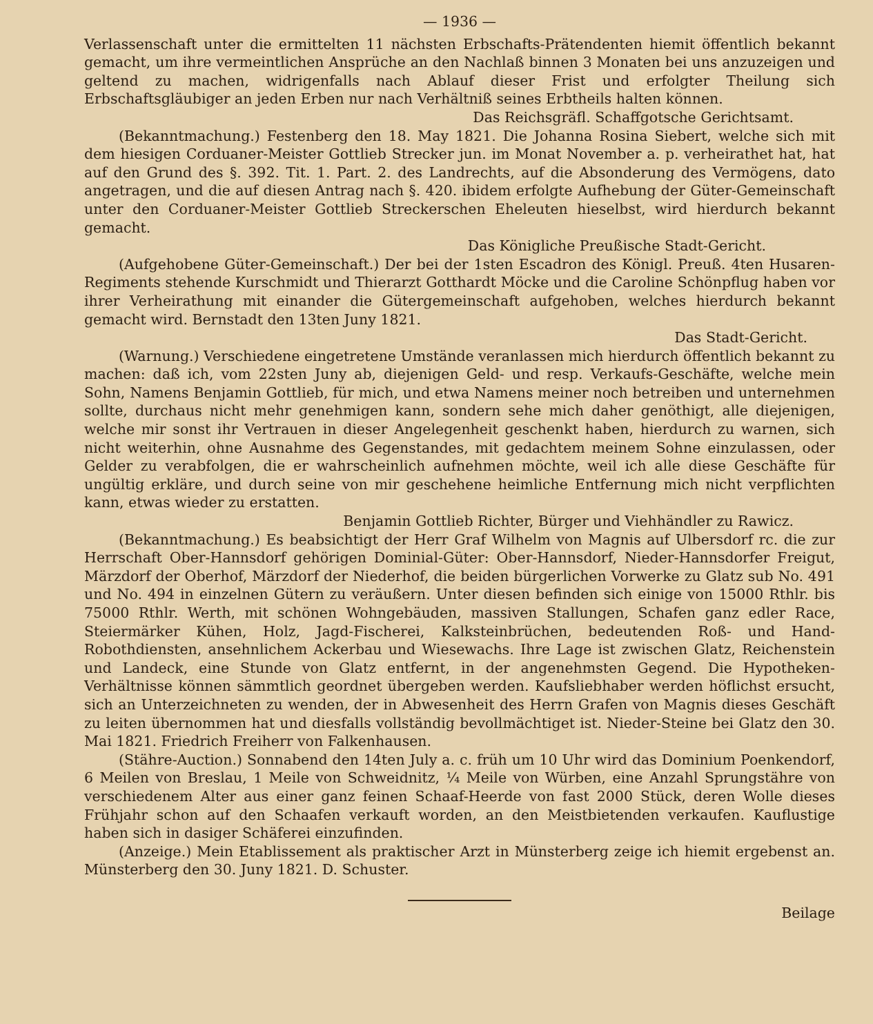— 1936 —
Verlassenschaft unter die ermittelten 11 nächsten Erbschafts-Prätendenten hiemit öffentlich bekannt gemacht, um ihre vermeintlichen Ansprüche an den Nachlaß binnen 3 Monaten bei uns anzuzeigen und geltend zu machen, widrigenfalls nach Ablauf dieser Frist und erfolgter Theilung sich Erbschaftsgläubiger an jeden Erben nur nach Verhältniß seines Erbtheils halten können.
Das Reichsgräfl. Schaffgotsche Gerichtsamt.
(Bekanntmachung.) Festenberg den 18. May 1821. Die Johanna Rosina Siebert, welche sich mit dem hiesigen Corduaner-Meister Gottlieb Strecker jun. im Monat November a. p. verheirathet hat, hat auf den Grund des §. 392. Tit. 1. Part. 2. des Landrechts, auf die Absonderung des Vermögens, dato angetragen, und die auf diesen Antrag nach §. 420. ibidem erfolgte Aufhebung der Güter-Gemeinschaft unter den Corduaner-Meister Gottlieb Streckerschen Eheleuten hieselbst, wird hierdurch bekannt gemacht.
Das Königliche Preußische Stadt-Gericht.
(Aufgehobene Güter-Gemeinschaft.) Der bei der 1sten Escadron des Königl. Preuß. 4ten Husaren-Regiments stehende Kurschmidt und Thierarzt Gotthardt Möcke und die Caroline Schönpflug haben vor ihrer Verheirathung mit einander die Gütergemeinschaft aufgehoben, welches hierdurch bekannt gemacht wird. Bernstadt den 13ten Juny 1821.
Das Stadt-Gericht.
(Warnung.) Verschiedene eingetretene Umstände veranlassen mich hierdurch öffentlich bekannt zu machen: daß ich, vom 22sten Juny ab, diejenigen Geld- und resp. Verkaufs-Geschäfte, welche mein Sohn, Namens Benjamin Gottlieb, für mich, und etwa Namens meiner noch betreiben und unternehmen sollte, durchaus nicht mehr genehmigen kann, sondern sehe mich daher genöthigt, alle diejenigen, welche mir sonst ihr Vertrauen in dieser Angelegenheit geschenkt haben, hierdurch zu warnen, sich nicht weiterhin, ohne Ausnahme des Gegenstandes, mit gedachtem meinem Sohne einzulassen, oder Gelder zu verabfolgen, die er wahrscheinlich aufnehmen möchte, weil ich alle diese Geschäfte für ungültig erkläre, und durch seine von mir geschehene heimliche Entfernung mich nicht verpflichten kann, etwas wieder zu erstatten.
Benjamin Gottlieb Richter, Bürger und Viehhändler zu Rawicz.
(Bekanntmachung.) Es beabsichtigt der Herr Graf Wilhelm von Magnis auf Ulbersdorf rc. die zur Herrschaft Ober-Hannsdorf gehörigen Dominial-Güter: Ober-Hannsdorf, Nieder-Hannsdorfer Freigut, Märzdorf der Oberhof, Märzdorf der Niederhof, die beiden bürgerlichen Vorwerke zu Glatz sub No. 491 und No. 494 in einzelnen Gütern zu veräußern. Unter diesen befinden sich einige von 15000 Rthlr. bis 75000 Rthlr. Werth, mit schönen Wohngebäuden, massiven Stallungen, Schafen ganz edler Race, Steiermärker Kühen, Holz, Jagd-Fischerei, Kalksteinbrüchen, bedeutenden Roß- und Hand-Robothdiensten, ansehnlichem Ackerbau und Wiesewachs. Ihre Lage ist zwischen Glatz, Reichenstein und Landeck, eine Stunde von Glatz entfernt, in der angenehmsten Gegend. Die Hypotheken-Verhältnisse können sämmtlich geordnet übergeben werden. Kaufsliebhaber werden höflichst ersucht, sich an Unterzeichneten zu wenden, der in Abwesenheit des Herrn Grafen von Magnis dieses Geschäft zu leiten übernommen hat und diesfalls vollständig bevollmächtiget ist. Nieder-Steine bei Glatz den 30. Mai 1821. Friedrich Freiherr von Falkenhausen.
(Stähre-Auction.) Sonnabend den 14ten July a. c. früh um 10 Uhr wird das Dominium Poenkendorf, 6 Meilen von Breslau, 1 Meile von Schweidnitz, ¼ Meile von Würben, eine Anzahl Sprungstähre von verschiedenem Alter aus einer ganz feinen Schaaf-Heerde von fast 2000 Stück, deren Wolle dieses Frühjahr schon auf den Schaafen verkauft worden, an den Meistbietenden verkaufen. Kauflustige haben sich in dasiger Schäferei einzufinden.
(Anzeige.) Mein Etablissement als praktischer Arzt in Münsterberg zeige ich hiemit ergebenst an. Münsterberg den 30. Juny 1821. D. Schuster.
Beilage